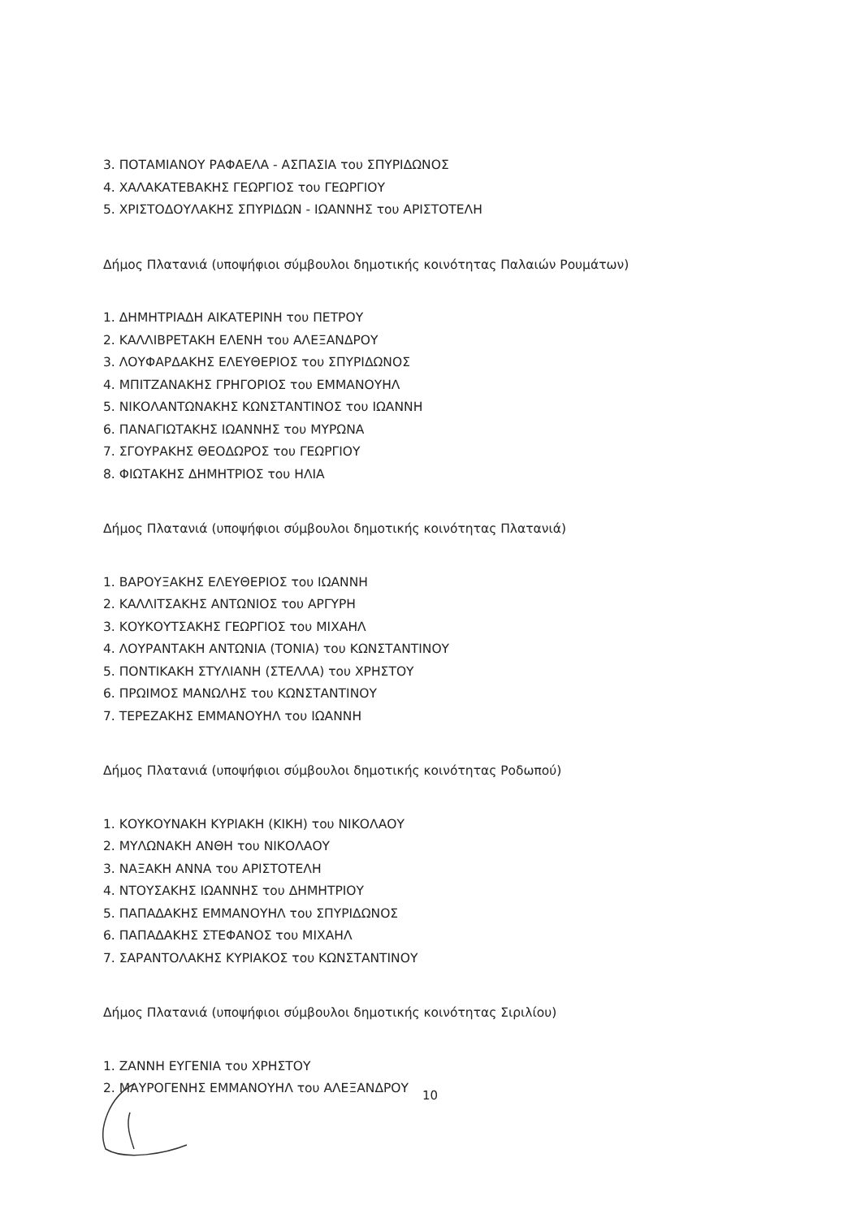3. ΠΟΤΑΜΙΑΝΟΥ ΡΑΦΑΕΛΑ - ΑΣΠΑΣΙΑ του ΣΠΥΡΙΔΩΝΟΣ
4. ΧΑΛΑΚΑΤΕΒΑΚΗΣ ΓΕΩΡΓΙΟΣ του ΓΕΩΡΓΙΟΥ
5. ΧΡΙΣΤΟΔΟΥΛΑΚΗΣ ΣΠΥΡΙΔΩΝ - ΙΩΑΝΝΗΣ του ΑΡΙΣΤΟΤΕΛΗ
Δήμος Πλατανιά (υποψήφιοι σύμβουλοι δημοτικής κοινότητας Παλαιών Ρουμάτων)
1. ΔΗΜΗΤΡΙΑΔΗ ΑΙΚΑΤΕΡΙΝΗ του ΠΕΤΡΟΥ
2. ΚΑΛΛΙΒΡΕΤΑΚΗ ΕΛΕΝΗ του ΑΛΕΞΑΝΔΡΟΥ
3. ΛΟΥΦΑΡΔΑΚΗΣ ΕΛΕΥΘΕΡΙΟΣ του ΣΠΥΡΙΔΩΝΟΣ
4. ΜΠΙΤΖΑΝΑΚΗΣ ΓΡΗΓΟΡΙΟΣ του ΕΜΜΑΝΟΥΗΛ
5. ΝΙΚΟΛΑΝΤΩΝΑΚΗΣ ΚΩΝΣΤΑΝΤΙΝΟΣ του ΙΩΑΝΝΗ
6. ΠΑΝΑΓΙΩΤΑΚΗΣ ΙΩΑΝΝΗΣ του ΜΥΡΩΝΑ
7. ΣΓΟΥΡΑΚΗΣ ΘΕΟΔΩΡΟΣ του ΓΕΩΡΓΙΟΥ
8. ΦΙΩΤΑΚΗΣ ΔΗΜΗΤΡΙΟΣ του ΗΛΙΑ
Δήμος Πλατανιά (υποψήφιοι σύμβουλοι δημοτικής κοινότητας Πλατανιά)
1. ΒΑΡΟΥΞΑΚΗΣ ΕΛΕΥΘΕΡΙΟΣ του ΙΩΑΝΝΗ
2. ΚΑΛΛΙΤΣΑΚΗΣ ΑΝΤΩΝΙΟΣ του ΑΡΓΥΡΗ
3. ΚΟΥΚΟΥΤΣΑΚΗΣ ΓΕΩΡΓΙΟΣ του ΜΙΧΑΗΛ
4. ΛΟΥΡΑΝΤΑΚΗ ΑΝΤΩΝΙΑ (ΤΟΝΙΑ) του ΚΩΝΣΤΑΝΤΙΝΟΥ
5. ΠΟΝΤΙΚΑΚΗ ΣΤΥΛΙΑΝΗ (ΣΤΕΛΛΑ) του ΧΡΗΣΤΟΥ
6. ΠΡΩΙΜΟΣ ΜΑΝΩΛΗΣ του ΚΩΝΣΤΑΝΤΙΝΟΥ
7. ΤΕΡΕΖΑΚΗΣ ΕΜΜΑΝΟΥΗΛ του ΙΩΑΝΝΗ
Δήμος Πλατανιά (υποψήφιοι σύμβουλοι δημοτικής κοινότητας Ροδωπού)
1. ΚΟΥΚΟΥΝΑΚΗ ΚΥΡΙΑΚΗ (ΚΙΚΗ) του ΝΙΚΟΛΑΟΥ
2. ΜΥΛΩΝΑΚΗ ΑΝΘΗ του ΝΙΚΟΛΑΟΥ
3. ΝΑΞΑΚΗ ΑΝΝΑ του ΑΡΙΣΤΟΤΕΛΗ
4. ΝΤΟΥΣΑΚΗΣ ΙΩΑΝΝΗΣ του ΔΗΜΗΤΡΙΟΥ
5. ΠΑΠΑΔΑΚΗΣ ΕΜΜΑΝΟΥΗΛ του ΣΠΥΡΙΔΩΝΟΣ
6. ΠΑΠΑΔΑΚΗΣ ΣΤΕΦΑΝΟΣ του ΜΙΧΑΗΛ
7. ΣΑΡΑΝΤΟΛΑΚΗΣ ΚΥΡΙΑΚΟΣ του ΚΩΝΣΤΑΝΤΙΝΟΥ
Δήμος Πλατανιά (υποψήφιοι σύμβουλοι δημοτικής κοινότητας Σιριλίου)
1. ΖΑΝΝΗ ΕΥΓΕΝΙΑ του ΧΡΗΣΤΟΥ
2. ΜΑΥΡΟΓΕΝΗΣ ΕΜΜΑΝΟΥΗΛ του ΑΛΕΞΑΝΔΡΟΥ
10